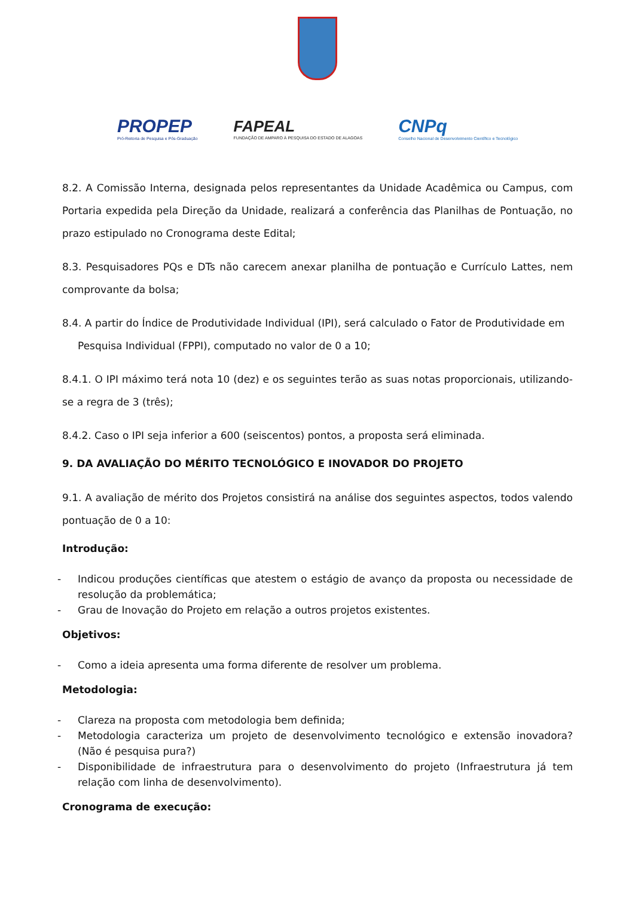PROPEP
Pró-Reitoria de Pesquisa e Pós-Graduação
FAPEAL
FUNDAÇÃO DE AMPARO À PESQUISA DO ESTADO DE ALAGOAS
CNPq
Conselho Nacional de Desenvolvimento Científico e Tecnológico
8.2. A Comissão Interna, designada pelos representantes da Unidade Acadêmica ou Campus, com Portaria expedida pela Direção da Unidade, realizará a conferência das Planilhas de Pontuação, no prazo estipulado no Cronograma deste Edital;
8.3. Pesquisadores PQs e DTs não carecem anexar planilha de pontuação e Currículo Lattes, nem comprovante da bolsa;
8.4. A partir do Índice de Produtividade Individual (IPI), será calculado o Fator de Produtividade em
Pesquisa Individual (FPPI), computado no valor de 0 a 10;
8.4.1. O IPI máximo terá nota 10 (dez) e os seguintes terão as suas notas proporcionais, utilizando-se a regra de 3 (três);
8.4.2. Caso o IPI seja inferior a 600 (seiscentos) pontos, a proposta será eliminada.
9. DA AVALIAÇÃO DO MÉRITO TECNOLÓGICO E INOVADOR DO PROJETO
9.1. A avaliação de mérito dos Projetos consistirá na análise dos seguintes aspectos, todos valendo pontuação de 0 a 10:
Introdução:
- Indicou produções científicas que atestem o estágio de avanço da proposta ou necessidade de resolução da problemática;
- Grau de Inovação do Projeto em relação a outros projetos existentes.
Objetivos:
- Como a ideia apresenta uma forma diferente de resolver um problema.
Metodologia:
- Clareza na proposta com metodologia bem definida;
- Metodologia caracteriza um projeto de desenvolvimento tecnológico e extensão inovadora? (Não é pesquisa pura?)
- Disponibilidade de infraestrutura para o desenvolvimento do projeto (Infraestrutura já tem relação com linha de desenvolvimento).
Cronograma de execução: